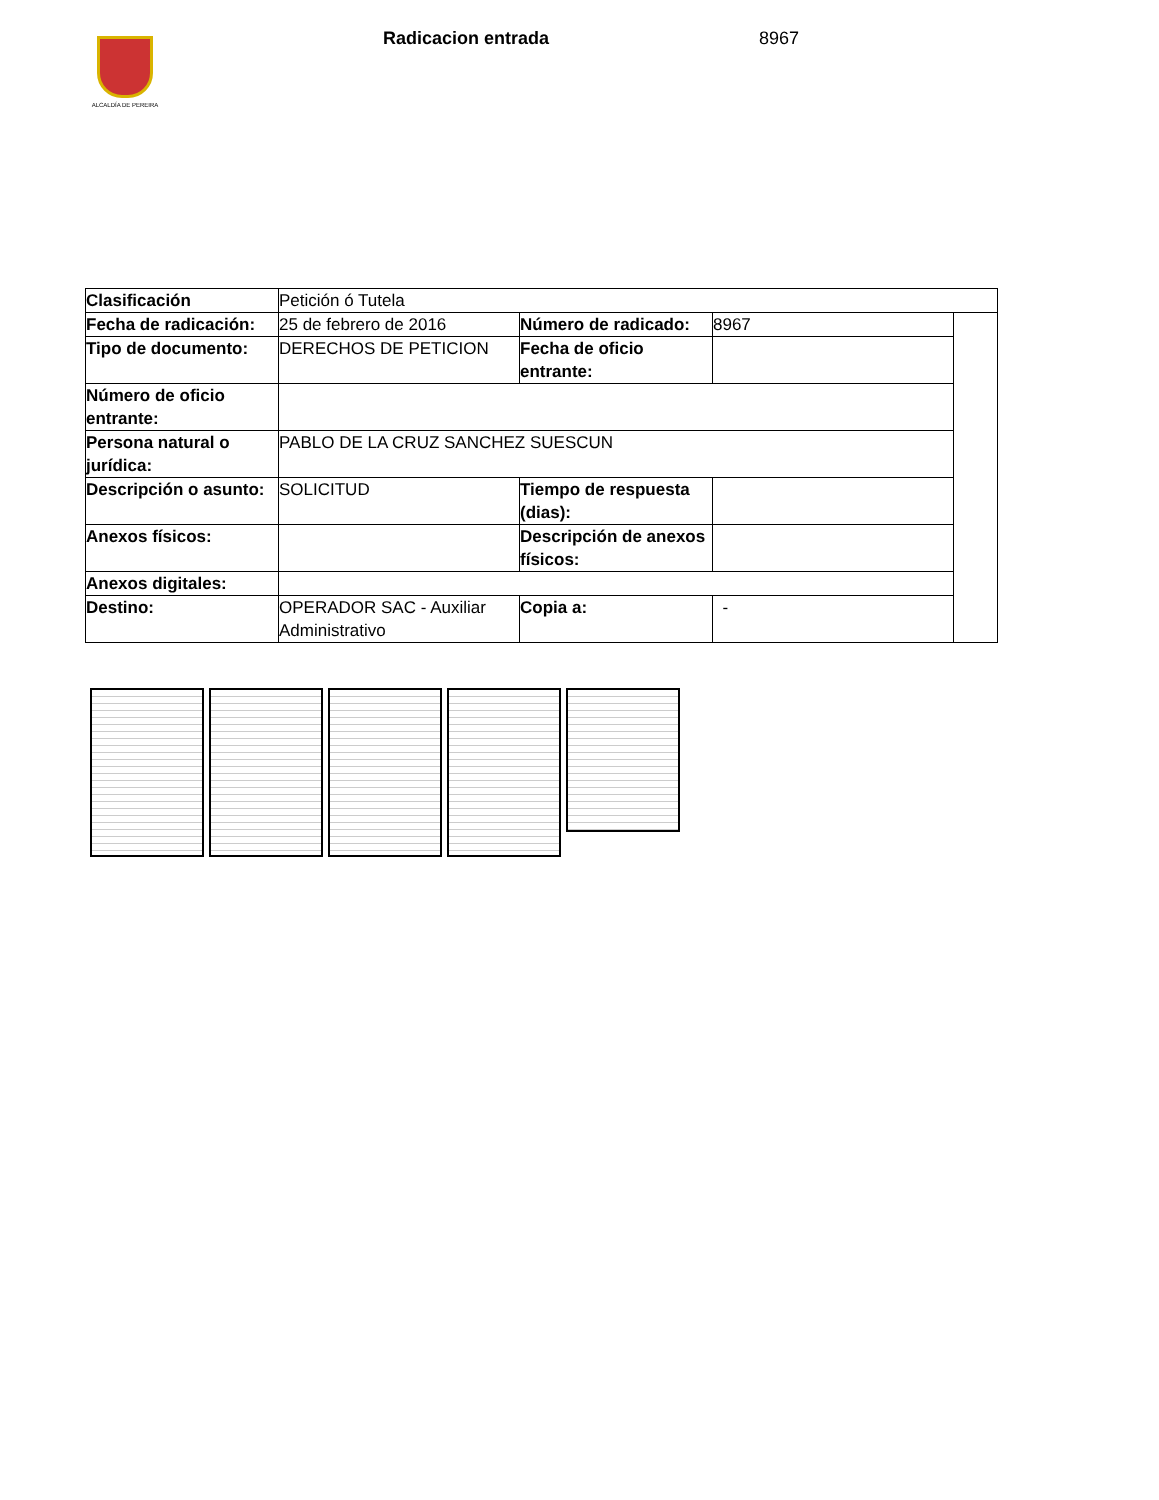ALCALDÍA DE PEREIRA
Radicacion entrada 8967
| Clasificación | Petición ó Tutela | | | |
| Fecha de radicación: | 25 de febrero de 2016 | Número de radicado: | 8967 | |
| Tipo de documento: | DERECHOS DE PETICION | Fecha de oficio entrante: | | |
| Número de oficio entrante: | | | | |
| Persona natural o jurídica: | PABLO DE LA CRUZ SANCHEZ SUESCUN | | | |
| Descripción o asunto: | SOLICITUD | Tiempo de respuesta (dias): | | |
| Anexos físicos: | | Descripción de anexos físicos: | | |
| Anexos digitales: | | | | |
| Destino: | OPERADOR SAC - Auxiliar Administrativo | Copia a: | - | |